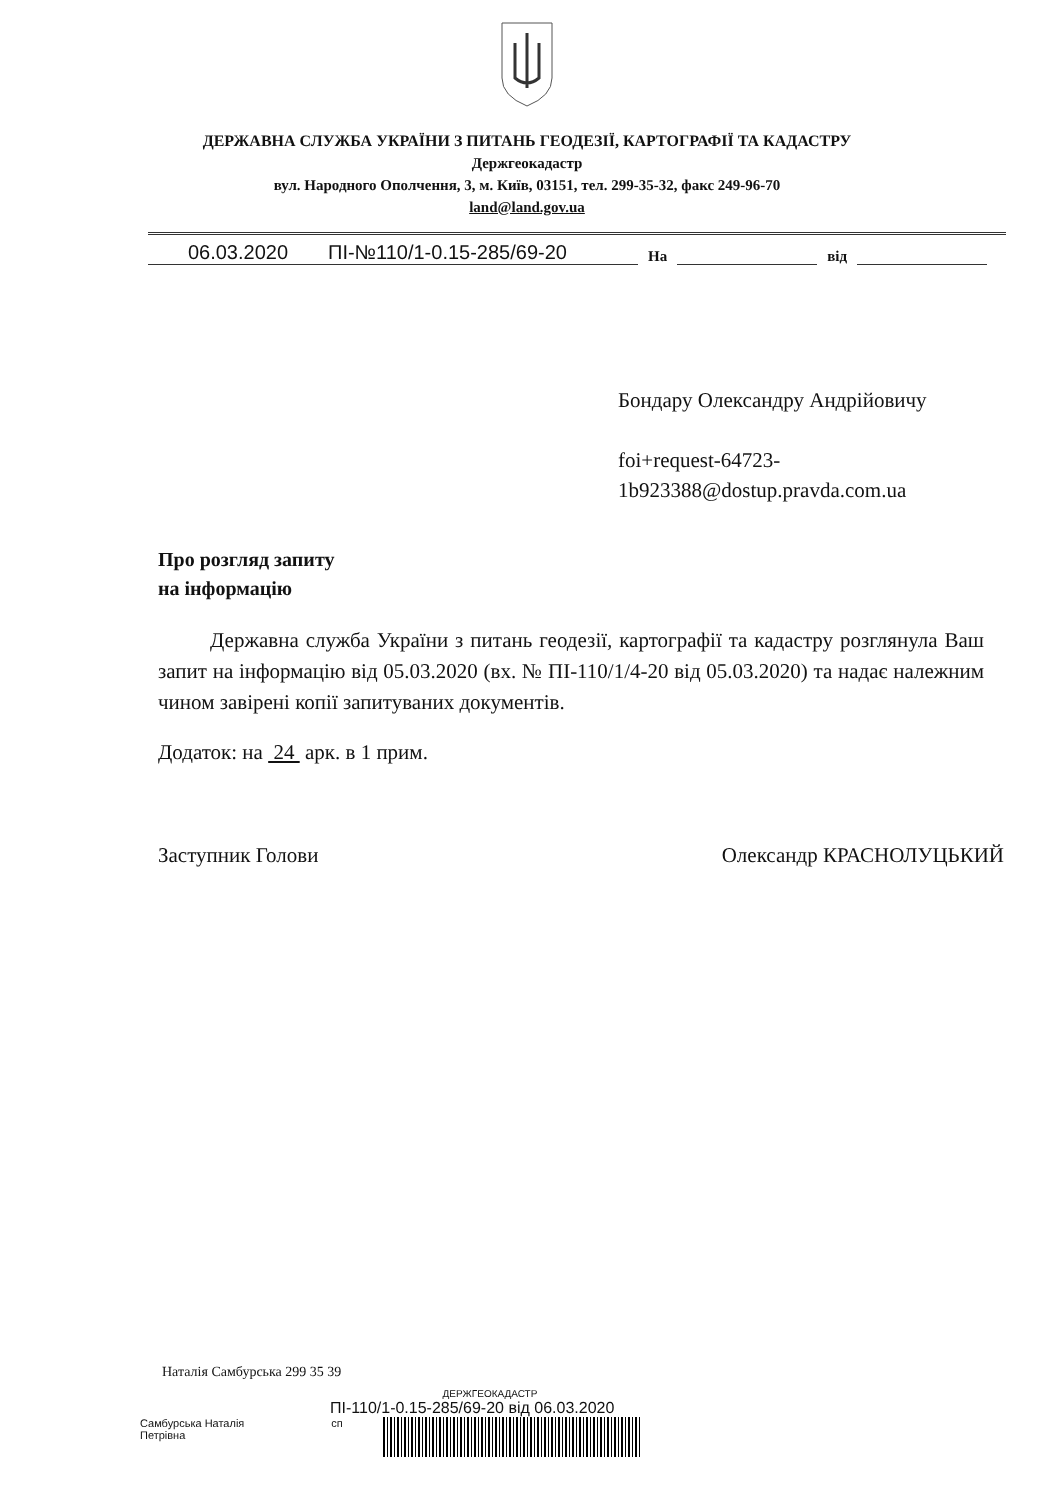ДЕРЖАВНА СЛУЖБА УКРАЇНИ З ПИТАНЬ ГЕОДЕЗІЇ, КАРТОГРАФІЇ ТА КАДАСТРУ
Держгеокадастр
вул. Народного Ополчення, 3, м. Київ, 03151, тел. 299-35-32, факс 249-96-70
land@land.gov.ua
06.03.2020 ПІ-№110/1-0.15-285/69-20 На від
Бондару Олександру Андрійовичу
foi+request-64723-
1b923388@dostup.pravda.com.ua
Про розгляд запиту
на інформацію
Державна служба України з питань геодезії, картографії та кадастру розглянула Ваш запит на інформацію від 05.03.2020 (вх. № ПІ-110/1/4-20 від 05.03.2020) та надає належним чином завірені копії запитуваних документів.
Додаток: на 24 арк. в 1 прим.
Заступник Голови Олександр КРАСНОЛУЦЬКИЙ
Наталія Самбурська 299 35 39
ДЕРЖГЕОКАДАСТР
ПІ-110/1-0.15-285/69-20 від 06.03.2020
Самбурська Наталія Петрівна сп